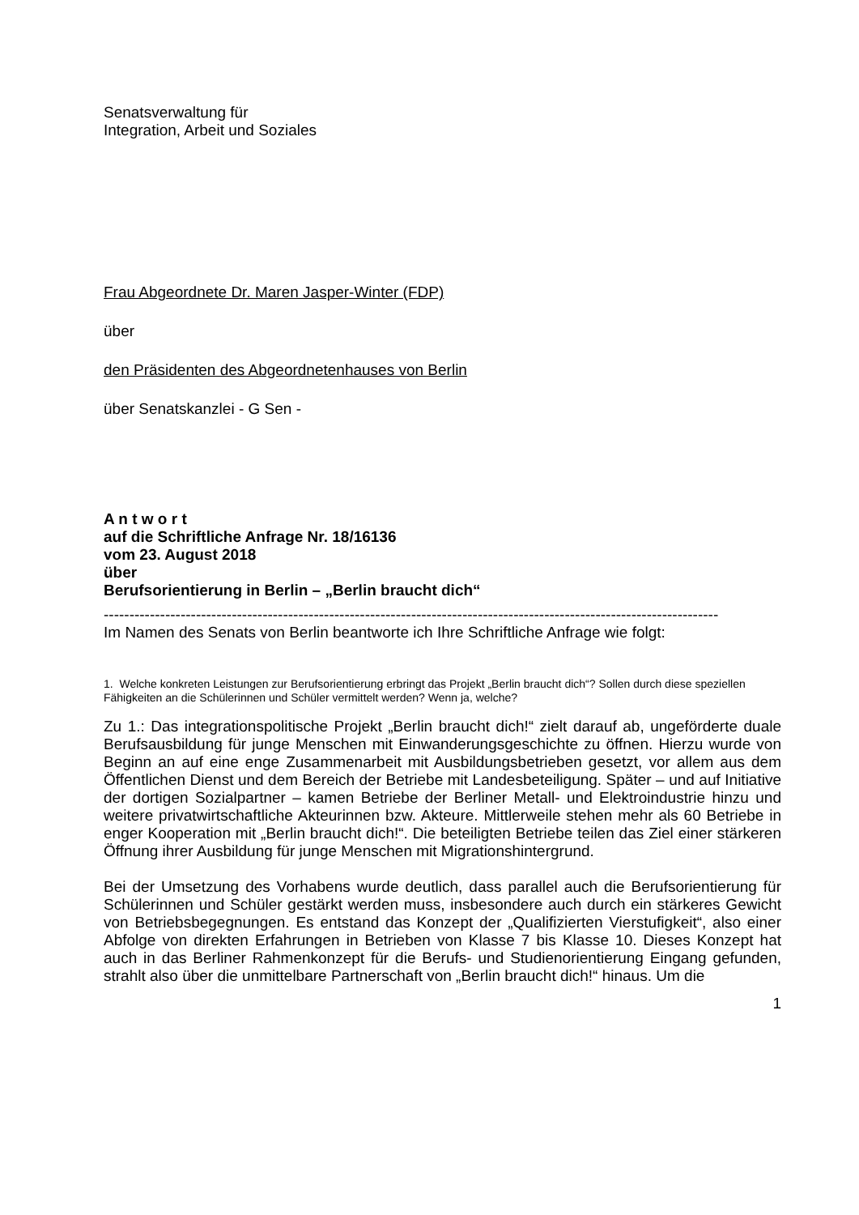Senatsverwaltung für
Integration, Arbeit und Soziales
Frau Abgeordnete Dr. Maren Jasper-Winter (FDP)
über
den Präsidenten des Abgeordnetenhauses von Berlin
über Senatskanzlei - G Sen -
A n t w o r t
auf die Schriftliche Anfrage Nr. 18/16136
vom 23. August 2018
über
Berufsorientierung in Berlin – „Berlin braucht dich“
------------------------------------------------------------------------------------------------------------------------
Im Namen des Senats von Berlin beantworte ich Ihre Schriftliche Anfrage wie folgt:
1. Welche konkreten Leistungen zur Berufsorientierung erbringt das Projekt „Berlin braucht dich“? Sollen durch diese speziellen Fähigkeiten an die Schülerinnen und Schüler vermittelt werden? Wenn ja, welche?
Zu 1.: Das integrationspolitische Projekt „Berlin braucht dich!“ zielt darauf ab, ungeförderte duale Berufsausbildung für junge Menschen mit Einwanderungsgeschichte zu öffnen. Hierzu wurde von Beginn an auf eine enge Zusammenarbeit mit Ausbildungsbetrieben gesetzt, vor allem aus dem Öffentlichen Dienst und dem Bereich der Betriebe mit Landesbeteiligung. Später – und auf Initiative der dortigen Sozialpartner – kamen Betriebe der Berliner Metall- und Elektroindustrie hinzu und weitere privatwirtschaftliche Akteurinnen bzw. Akteure. Mittlerweile stehen mehr als 60 Betriebe in enger Kooperation mit „Berlin braucht dich!“. Die beteiligten Betriebe teilen das Ziel einer stärkeren Öffnung ihrer Ausbildung für junge Menschen mit Migrationshintergrund.
Bei der Umsetzung des Vorhabens wurde deutlich, dass parallel auch die Berufsorientierung für Schülerinnen und Schüler gestärkt werden muss, insbesondere auch durch ein stärkeres Gewicht von Betriebsbegegnungen. Es entstand das Konzept der „Qualifizierten Vierstufigkeit“, also einer Abfolge von direkten Erfahrungen in Betrieben von Klasse 7 bis Klasse 10. Dieses Konzept hat auch in das Berliner Rahmenkonzept für die Berufs- und Studienorientierung Eingang gefunden, strahlt also über die unmittelbare Partnerschaft von „Berlin braucht dich!“ hinaus. Um die
1